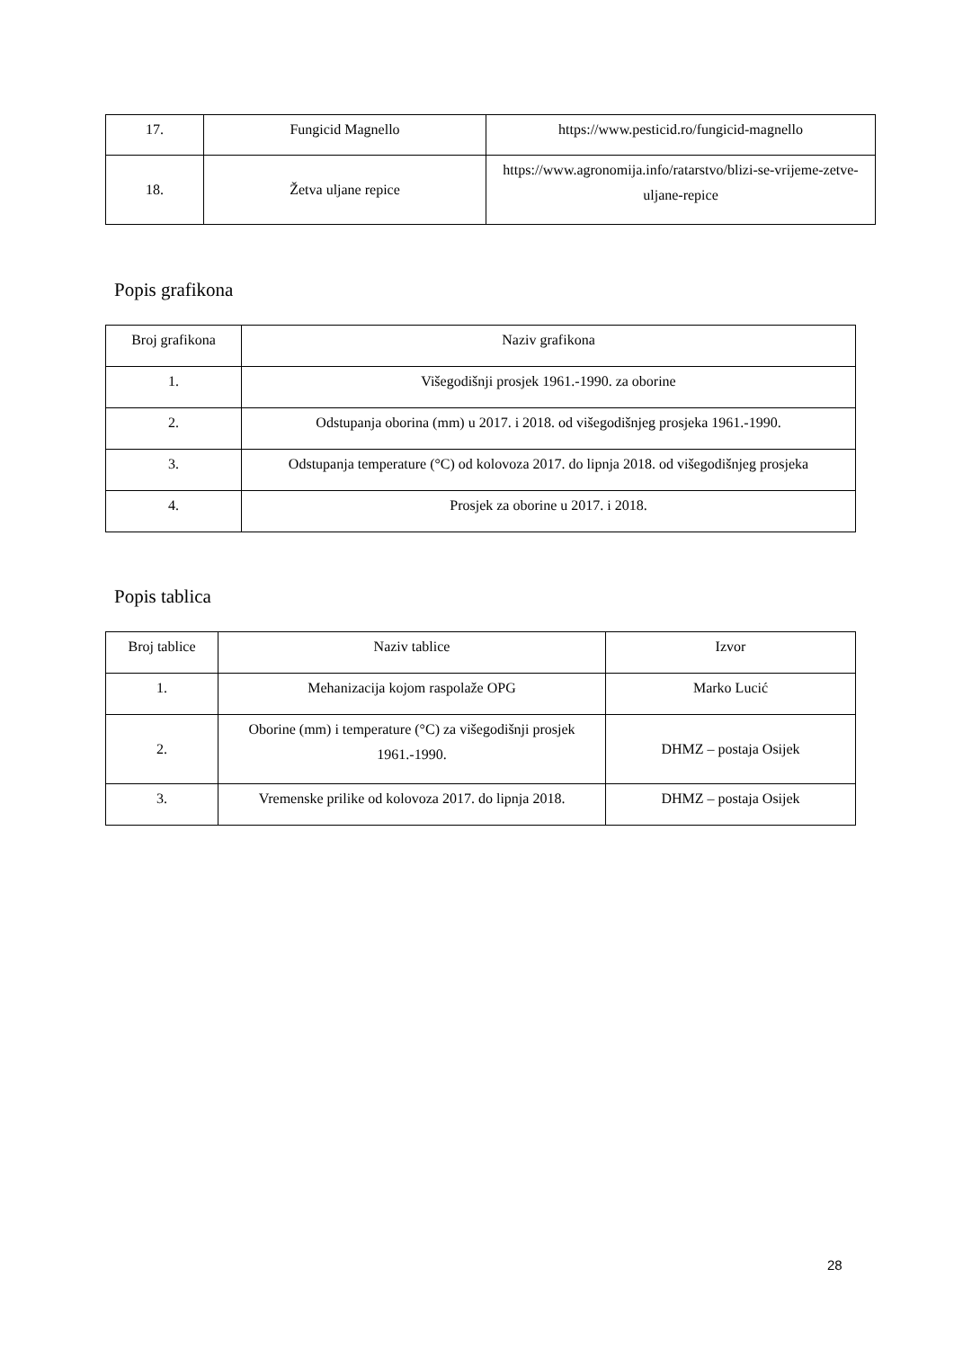| 17. | Fungicid Magnello | https://www.pesticid.ro/fungicid-magnello |
| 18. | Žetva uljane repice | https://www.agronomija.info/ratarstvo/blizi-se-vrijeme-zetve-uljane-repice |
Popis grafikona
| Broj grafikona | Naziv grafikona |
| 1. | Višegodišnji prosjek 1961.-1990. za oborine |
| 2. | Odstupanja oborina (mm) u 2017. i 2018. od višegodišnjeg prosjeka 1961.-1990. |
| 3. | Odstupanja temperature (°C) od kolovoza 2017. do lipnja 2018. od višegodišnjeg prosjeka |
| 4. | Prosjek za oborine u 2017. i 2018. |
Popis tablica
| Broj tablice | Naziv tablice | Izvor |
| 1. | Mehanizacija kojom raspolaže OPG | Marko Lucić |
| 2. | Oborine (mm) i temperature (°C) za višegodišnji prosjek 1961.-1990. | DHMZ – postaja Osijek |
| 3. | Vremenske prilike od kolovoza 2017. do lipnja 2018. | DHMZ – postaja Osijek |
28